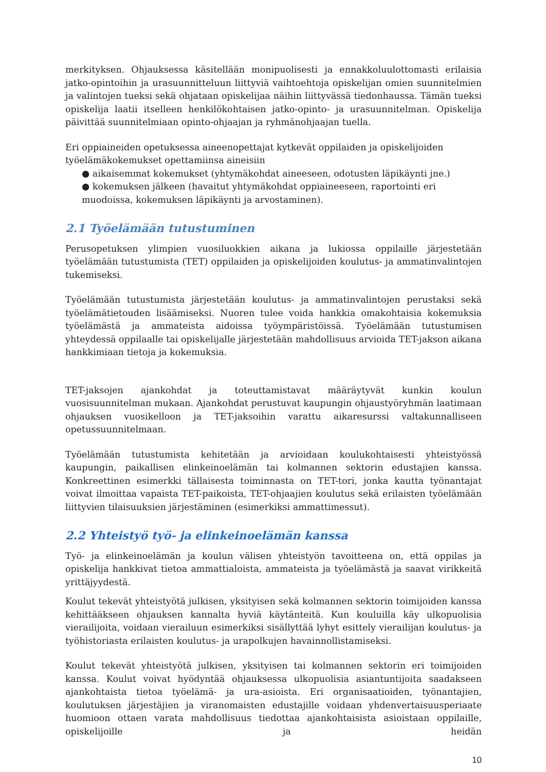merkityksen. Ohjauksessa käsitellään monipuolisesti ja ennakkoluulottomasti erilaisia jatko-opintoihin ja urasuunnitteluun liittyviä vaihtoehtoja opiskelijan omien suunnitelmien ja valintojen tueksi sekä ohjataan opiskelijaa näihin liittyvässä tiedonhaussa. Tämän tueksi opiskelija laatii itselleen henkilökohtaisen jatko-opinto- ja urasuunnitelman. Opiskelija päivittää suunnitelmiaan opinto-ohjaajan ja ryhmänohjaajan tuella.
Eri oppiaineiden opetuksessa aineenopettajat kytkevät oppilaiden ja opiskelijoiden työelämäkokemukset opettamiinsa aineisiin
● aikaisemmat kokemukset (yhtymäkohdat aineeseen, odotusten läpikäynti jne.)
● kokemuksen jälkeen (havaitut yhtymäkohdat oppiaineeseen, raportointi eri muodoissa, kokemuksen läpikäynti ja arvostaminen).
2.1 Työelämään tutustuminen
Perusopetuksen ylimpien vuosiluokkien aikana ja lukiossa oppilaille järjestetään työelämään tutustumista (TET) oppilaiden ja opiskelijoiden koulutus- ja ammatinvalintojen tukemiseksi.
Työelämään tutustumista järjestetään koulutus- ja ammatinvalintojen perustaksi sekä työelämätietouden lisäämiseksi. Nuoren tulee voida hankkia omakohtaisia kokemuksia työelämästä ja ammateista aidoissa työympäristöissä. Työelämään tutustumisen yhteydessä oppilaalle tai opiskelijalle järjestetään mahdollisuus arvioida TET-jakson aikana hankkimiaan tietoja ja kokemuksia.
TET-jaksojen ajankohdat ja toteuttamistavat määräytyvät kunkin koulun vuosisuunnitelman mukaan. Ajankohdat perustuvat kaupungin ohjaustyöryhmän laatimaan ohjauksen vuosikelloon ja TET-jaksoihin varattu aikaresurssi valtakunnalliseen opetussuunnitelmaan.
Työelämään tutustumista kehitetään ja arvioidaan koulukohtaisesti yhteistyössä kaupungin, paikallisen elinkeinoelämän tai kolmannen sektorin edustajien kanssa. Konkreettinen esimerkki tällaisesta toiminnasta on TET-tori, jonka kautta työnantajat voivat ilmoittaa vapaista TET-paikoista, TET-ohjaajien koulutus sekä erilaisten työelämään liittyvien tilaisuuksien järjestäminen (esimerkiksi ammattimessut).
2.2 Yhteistyö työ- ja elinkeinoelämän kanssa
Työ- ja elinkeinoelämän ja koulun välisen yhteistyön tavoitteena on, että oppilas ja opiskelija hankkivat tietoa ammattialoista, ammateista ja työelämästä ja saavat virikkeitä yrittäjyydestä.
Koulut tekevät yhteistyötä julkisen, yksityisen sekä kolmannen sektorin toimijoiden kanssa kehittääkseen ohjauksen kannalta hyviä käytänteitä. Kun kouluilla käy ulkopuolisia vierailijoita, voidaan vierailuun esimerkiksi sisällyttää lyhyt esittely vierailijan koulutus- ja työhistoriasta erilaisten koulutus- ja urapolkujen havainnollistamiseksi.
Koulut tekevät yhteistyötä julkisen, yksityisen tai kolmannen sektorin eri toimijoiden kanssa. Koulut voivat hyödyntää ohjauksessa ulkopuolisia asiantuntijoita saadakseen ajankohtaista tietoa työelämä- ja ura-asioista. Eri organisaatioiden, työnantajien, koulutuksen järjestäjien ja viranomaisten edustajille voidaan yhdenvertaisuusperiaate huomioon ottaen varata mahdollisuus tiedottaa ajankohtaisista asioistaan oppilaille, opiskelijoille ja heidän
10